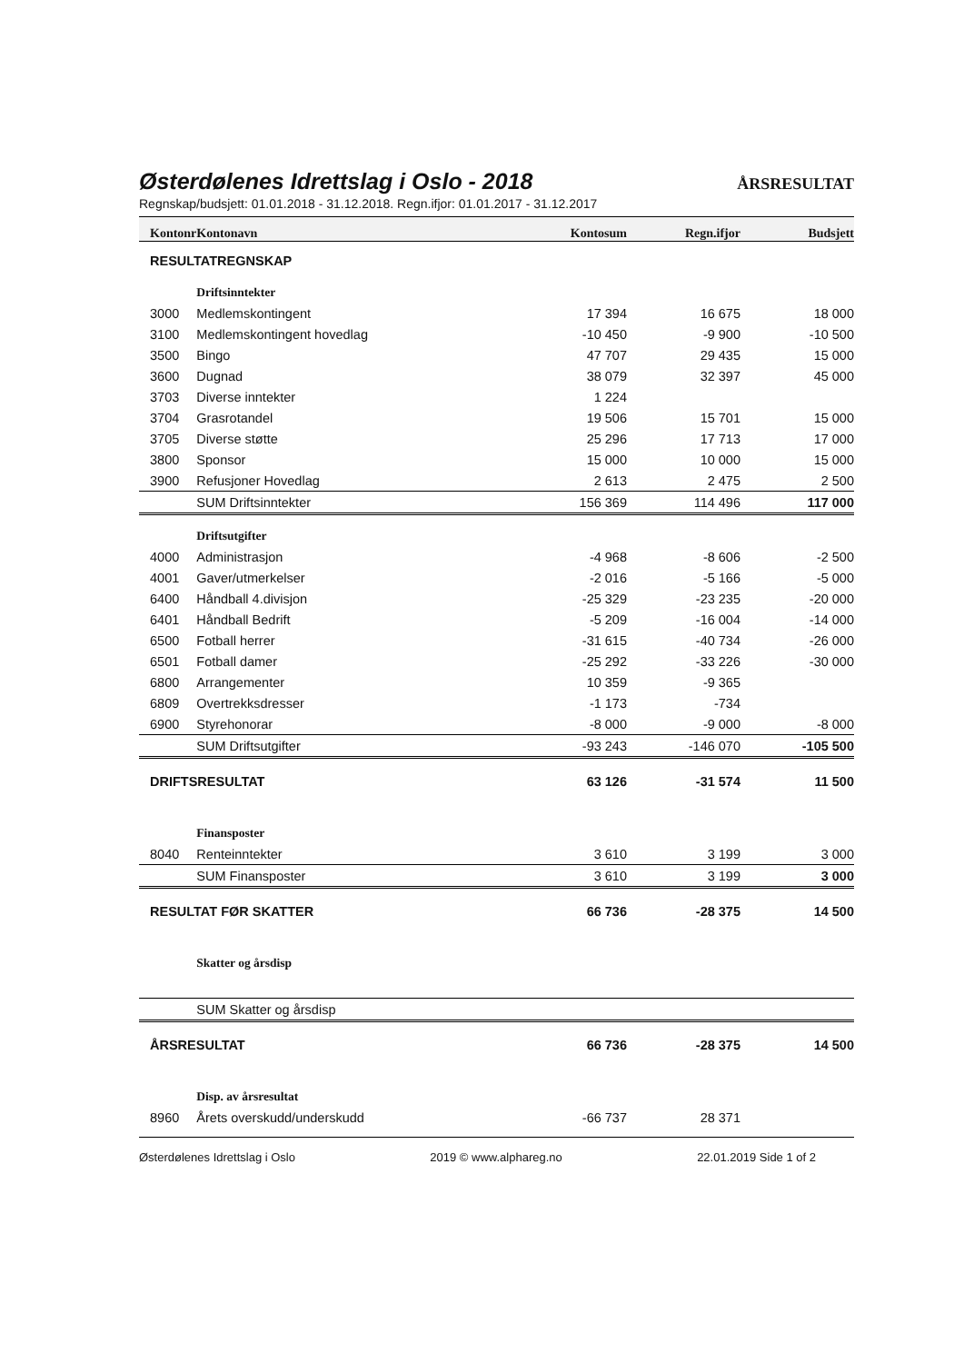Østerdølenes Idrettslag i Oslo - 2018
ÅRSRESULTAT
Regnskap/budsjett: 01.01.2018 - 31.12.2018. Regn.ifjor: 01.01.2017 - 31.12.2017
| Kontonr | Kontonavn | Kontosum | Regn.ifjor | Budsjett |
| --- | --- | --- | --- | --- |
| RESULTATREGNSKAP | | | | |
| | Driftsinntekter | | | |
| 3000 | Medlemskontingent | 17 394 | 16 675 | 18 000 |
| 3100 | Medlemskontingent hovedlag | -10 450 | -9 900 | -10 500 |
| 3500 | Bingo | 47 707 | 29 435 | 15 000 |
| 3600 | Dugnad | 38 079 | 32 397 | 45 000 |
| 3703 | Diverse inntekter | 1 224 | | |
| 3704 | Grasrotandel | 19 506 | 15 701 | 15 000 |
| 3705 | Diverse støtte | 25 296 | 17 713 | 17 000 |
| 3800 | Sponsor | 15 000 | 10 000 | 15 000 |
| 3900 | Refusjoner Hovedlag | 2 613 | 2 475 | 2 500 |
| | SUM Driftsinntekter | 156 369 | 114 496 | 117 000 |
| | Driftsutgifter | | | |
| 4000 | Administrasjon | -4 968 | -8 606 | -2 500 |
| 4001 | Gaver/utmerkelser | -2 016 | -5 166 | -5 000 |
| 6400 | Håndball 4.divisjon | -25 329 | -23 235 | -20 000 |
| 6401 | Håndball Bedrift | -5 209 | -16 004 | -14 000 |
| 6500 | Fotball herrer | -31 615 | -40 734 | -26 000 |
| 6501 | Fotball damer | -25 292 | -33 226 | -30 000 |
| 6800 | Arrangementer | 10 359 | -9 365 | |
| 6809 | Overtrekksdresser | -1 173 | -734 | |
| 6900 | Styrehonorar | -8 000 | -9 000 | -8 000 |
| | SUM Driftsutgifter | -93 243 | -146 070 | -105 500 |
| DRIFTSRESULTAT | | 63 126 | -31 574 | 11 500 |
| | Finansposter | | | |
| 8040 | Renteinntekter | 3 610 | 3 199 | 3 000 |
| | SUM Finansposter | 3 610 | 3 199 | 3 000 |
| RESULTAT FØR SKATTER | | 66 736 | -28 375 | 14 500 |
| | Skatter og årsdisp | | | |
| | SUM Skatter og årsdisp | | | |
| ÅRSRESULTAT | | 66 736 | -28 375 | 14 500 |
| | Disp. av årsresultat | | | |
| 8960 | Årets overskudd/underskudd | -66 737 | 28 371 | |
Østerdølenes Idrettslag i Oslo 2019 © www.alphareg.no 22.01.2019 Side 1 of 2